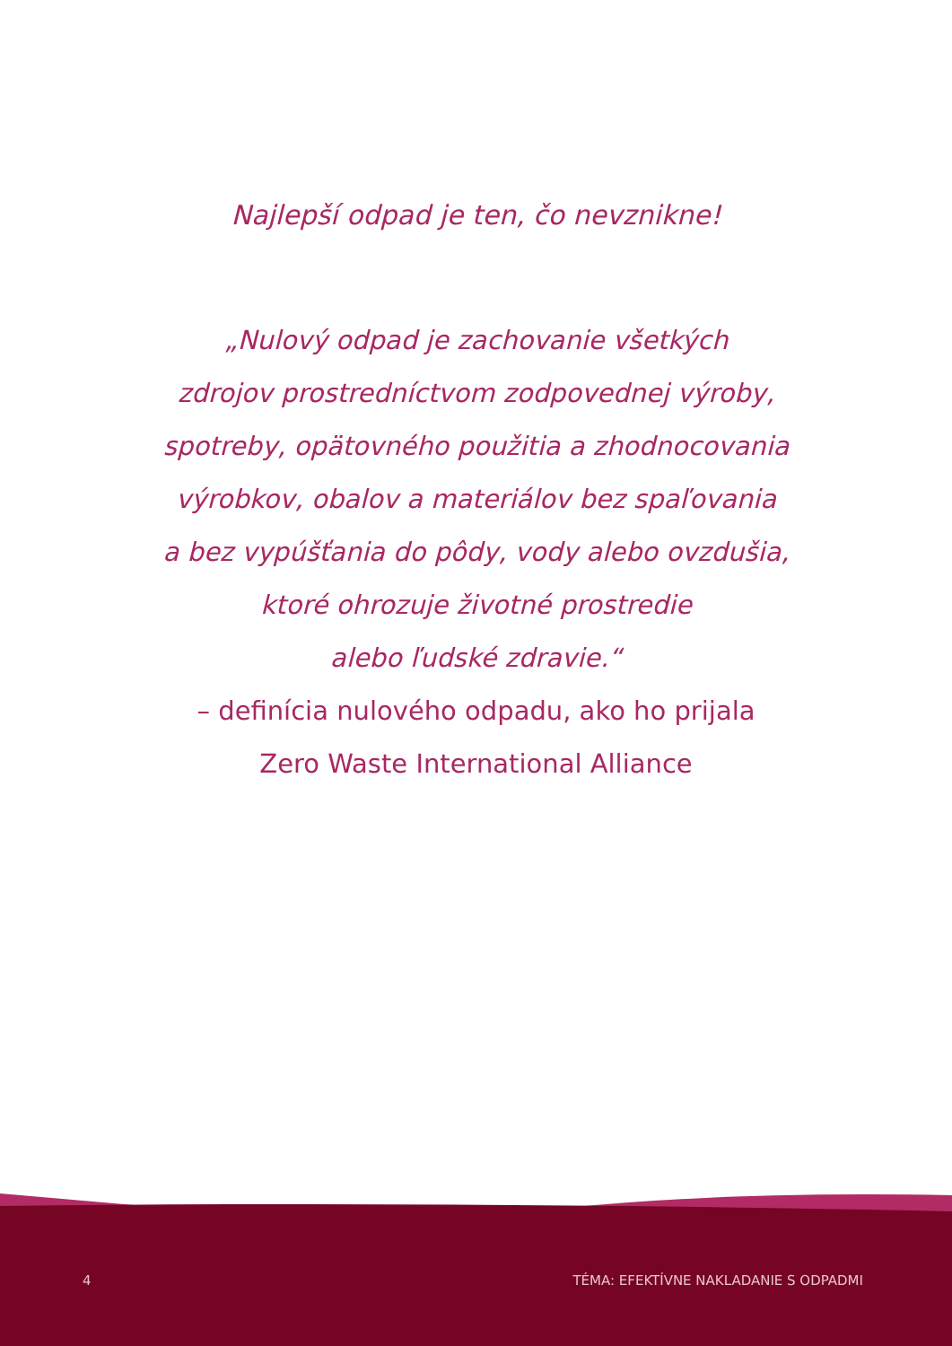Najlepší odpad je ten, čo nevznikne!
„Nulový odpad je zachovanie všetkých
zdrojov prostredníctvom zodpovednej výroby,
spotreby, opätovného použitia a zhodnocovania
výrobkov, obalov a materiálov bez spaľovania
a bez vypúšťania do pôdy, vody alebo ovzdušia,
ktoré ohrozuje životné prostredie
alebo ľudské zdravie.“
– definícia nulového odpadu, ako ho prijala
Zero Waste International Alliance
4 TÉMA: EFEKTÍVNE NAKLADANIE S ODPADMI